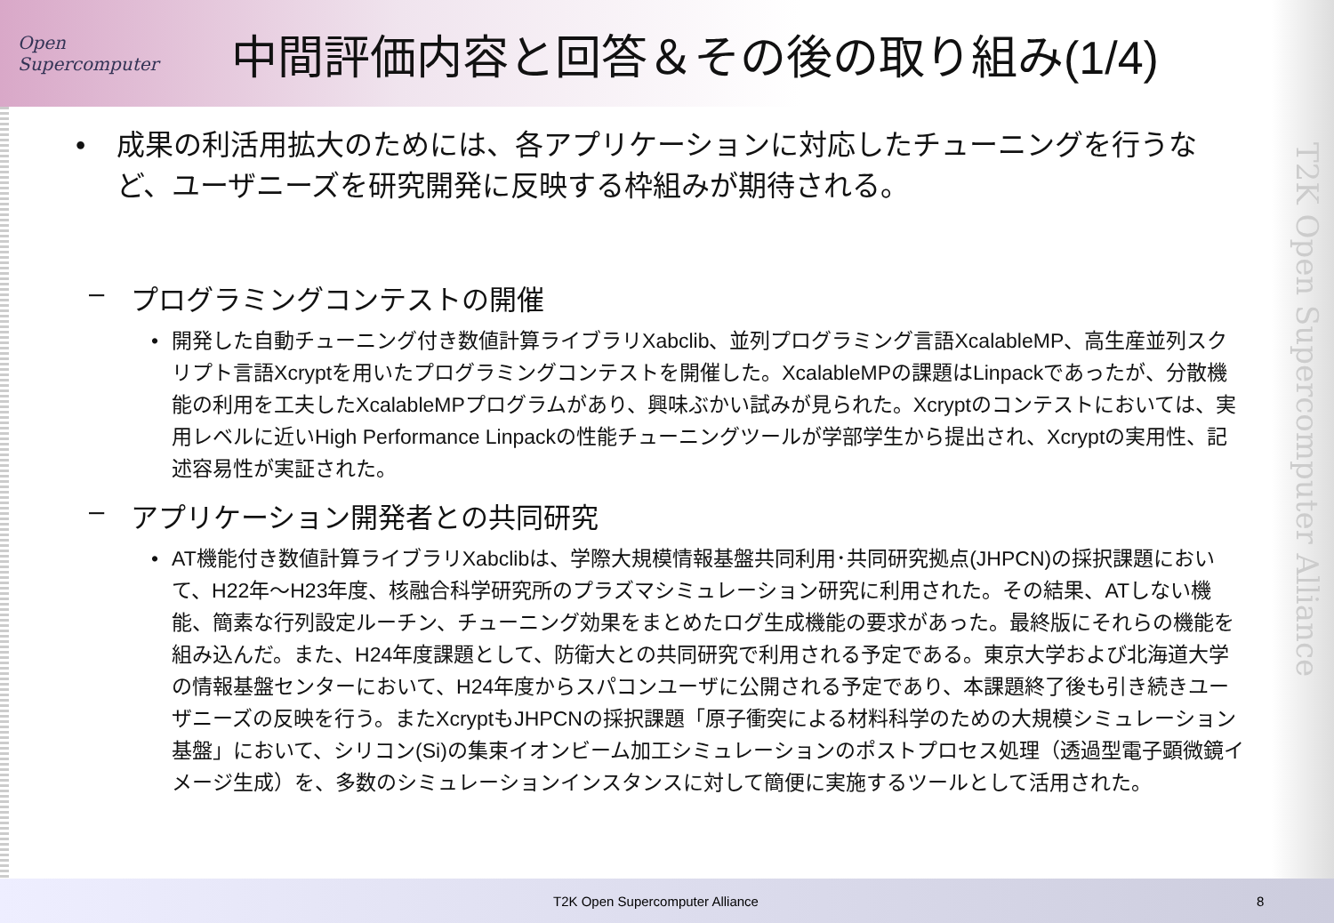T2K Open Supercomputer Alliance
Open Supercomputer
中間評価内容と回答＆その後の取り組み(1/4)
• 成果の利活用拡大のためには、各アプリケーションに対応したチューニングを行うなど、ユーザニーズを研究開発に反映する枠組みが期待される。
– プログラミングコンテストの開催
• 開発した自動チューニング付き数値計算ライブラリXabclib、並列プログラミング言語XcalableMP、高生産並列スクリプト言語Xcryptを用いたプログラミングコンテストを開催した。XcalableMPの課題はLinpackであったが、分散機能の利用を工夫したXcalableMPプログラムがあり、興味ぶかい試みが見られた。Xcryptのコンテストにおいては、実用レベルに近いHigh Performance Linpackの性能チューニングツールが学部学生から提出され、Xcryptの実用性、記述容易性が実証された。
– アプリケーション開発者との共同研究
• AT機能付き数値計算ライブラリXabclibは、学際大規模情報基盤共同利用･共同研究拠点(JHPCN)の採択課題において、H22年～H23年度、核融合科学研究所のプラズマシミュレーション研究に利用された。その結果、ATしない機能、簡素な行列設定ルーチン、チューニング効果をまとめたログ生成機能の要求があった。最終版にそれらの機能を組み込んだ。また、H24年度課題として、防衛大との共同研究で利用される予定である。東京大学および北海道大学の情報基盤センターにおいて、H24年度からスパコンユーザに公開される予定であり、本課題終了後も引き続きユーザニーズの反映を行う。またXcryptもJHPCNの採択課題「原子衝突による材料科学のための大規模シミュレーション基盤」において、シリコン(Si)の集束イオンビーム加工シミュレーションのポストプロセス処理（透過型電子顕微鏡イメージ生成）を、多数のシミュレーションインスタンスに対して簡便に実施するツールとして活用された。
T2K Open Supercomputer Alliance 8